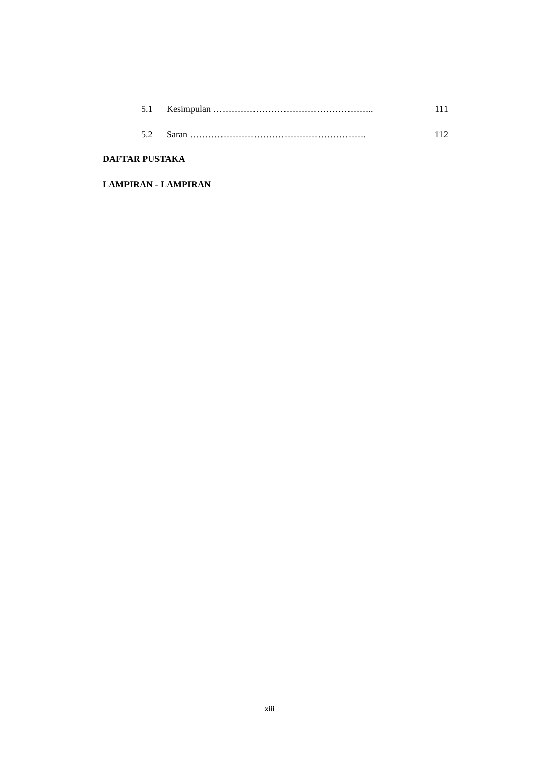5.1 Kesimpulan …………………………………………….. 111
5.2 Saran …………………………………………………. 112
DAFTAR PUSTAKA
LAMPIRAN - LAMPIRAN
xiii